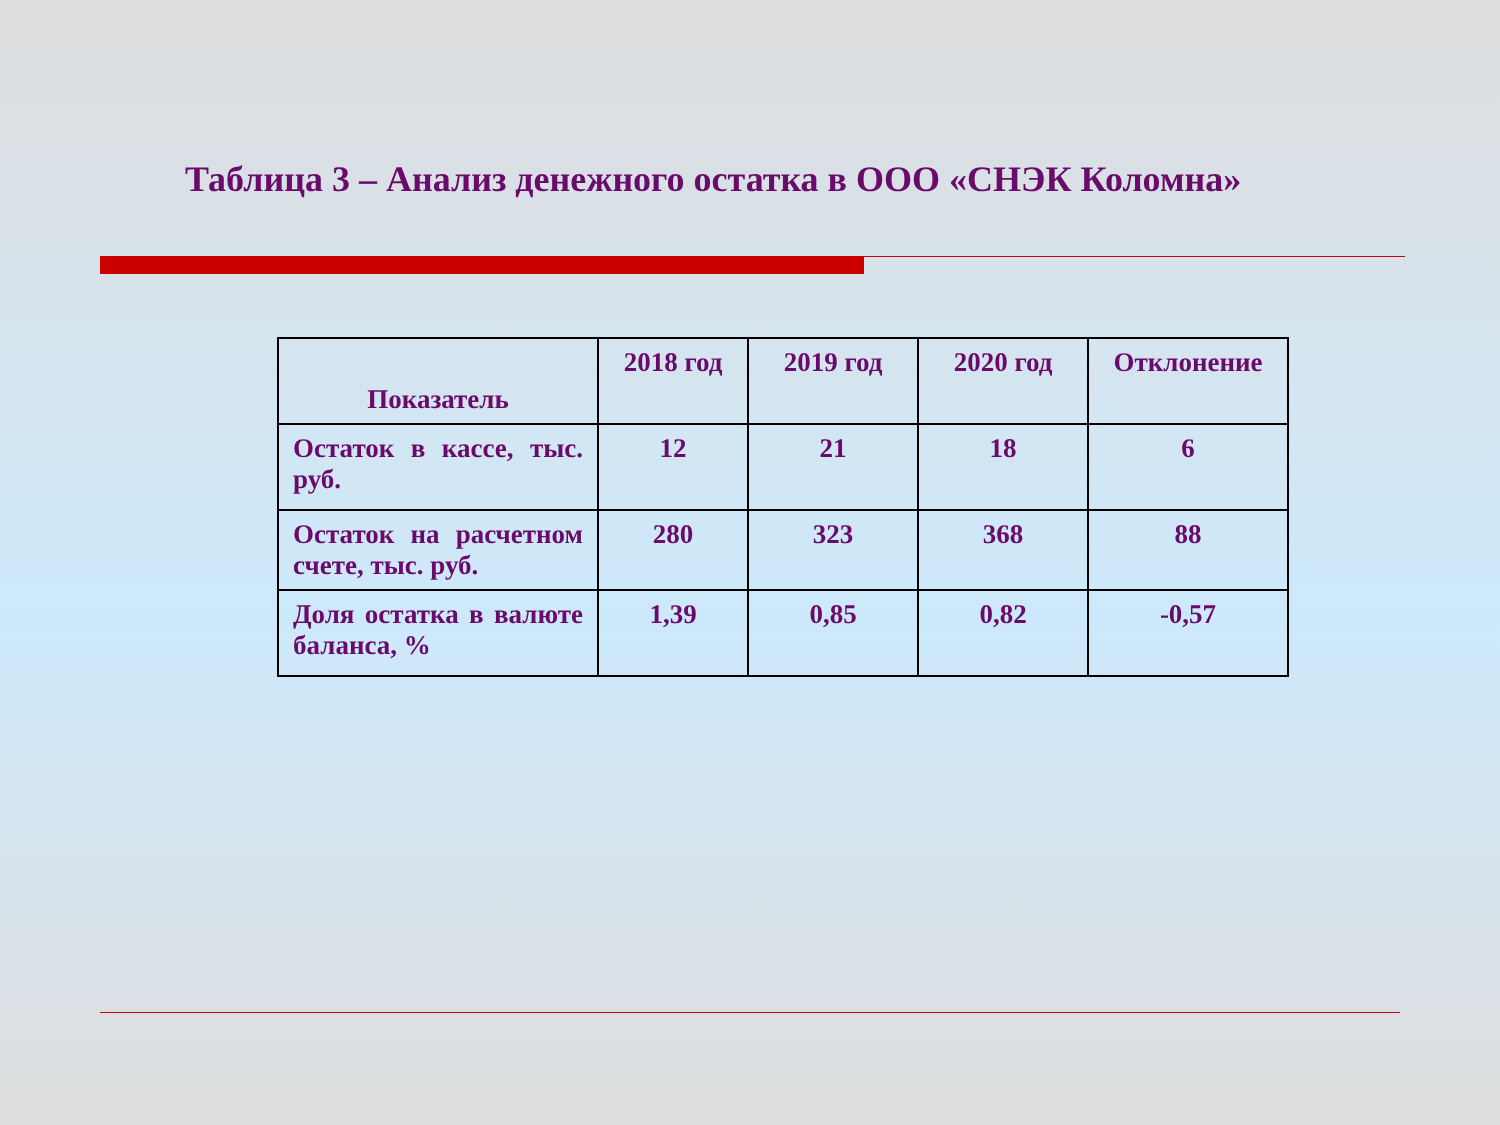Таблица 3 – Анализ денежного остатка в ООО «СНЭК Коломна»
| Показатель | 2018 год | 2019 год | 2020 год | Отклонение |
| --- | --- | --- | --- | --- |
| Остаток в кассе, тыс. руб. | 12 | 21 | 18 | 6 |
| Остаток на расчетном счете, тыс. руб. | 280 | 323 | 368 | 88 |
| Доля остатка в валюте баланса, % | 1,39 | 0,85 | 0,82 | -0,57 |